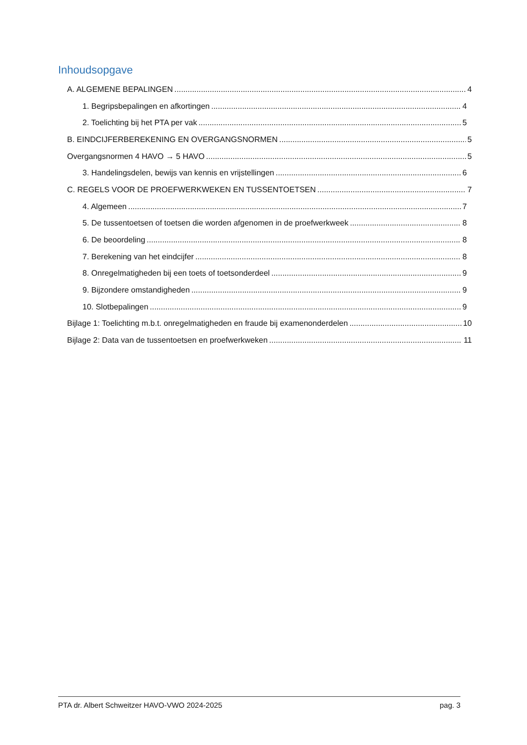Inhoudsopgave
A. ALGEMENE BEPALINGEN 4
1. Begripsbepalingen en afkortingen 4
2. Toelichting bij het PTA per vak 5
B. EINDCIJFERBEREKENING EN OVERGANGSNORMEN 5
Overgangsnormen 4 HAVO → 5 HAVO 5
3. Handelingsdelen, bewijs van kennis en vrijstellingen 6
C. REGELS VOOR DE PROEFWERKWEKEN EN TUSSENTOETSEN 7
4. Algemeen 7
5. De tussentoetsen of toetsen die worden afgenomen in de proefwerkweek 8
6. De beoordeling 8
7. Berekening van het eindcijfer 8
8. Onregelmatigheden bij een toets of toetsonderdeel 9
9. Bijzondere omstandigheden 9
10. Slotbepalingen 9
Bijlage 1: Toelichting m.b.t. onregelmatigheden en fraude bij examenonderdelen 10
Bijlage 2: Data van de tussentoetsen en proefwerkweken 11
PTA dr. Albert Schweitzer HAVO-VWO 2024-2025 pag. 3